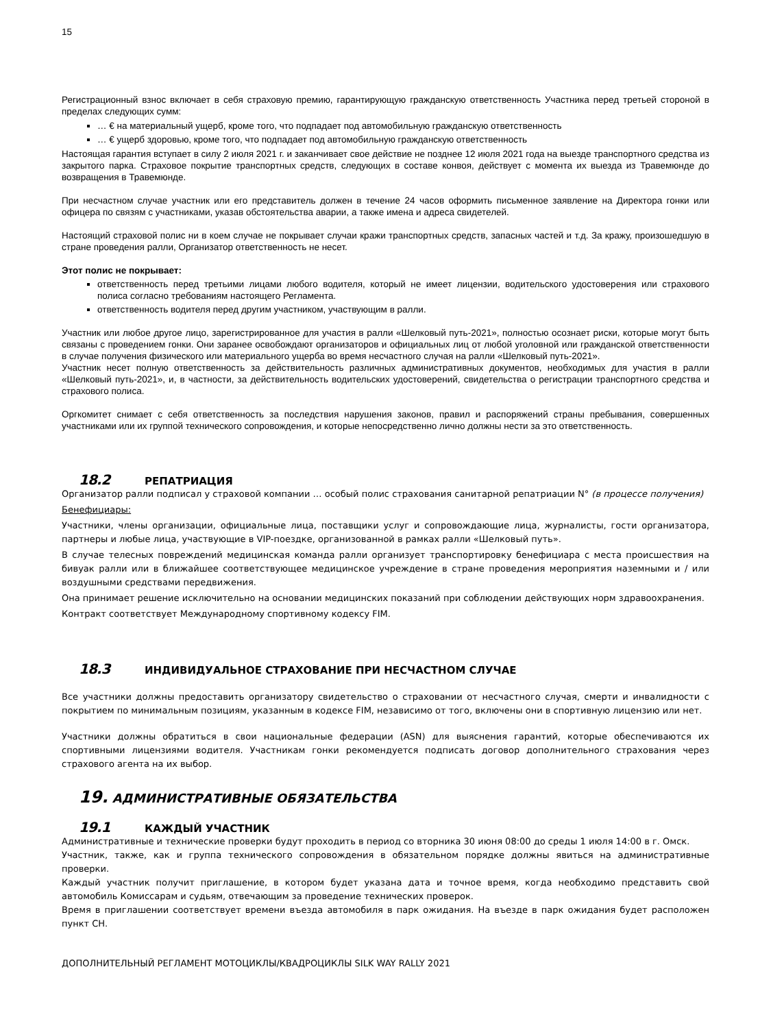15
Регистрационный взнос включает в себя страховую премию, гарантирующую гражданскую ответственность Участника перед третьей стороной в пределах следующих сумм:
… € на материальный ущерб, кроме того, что подпадает под автомобильную гражданскую ответственность
… € ущерб здоровью, кроме того, что подпадает под автомобильную гражданскую ответственность
Настоящая гарантия вступает в силу 2 июля 2021 г. и заканчивает свое действие не позднее 12 июля 2021 года на выезде транспортного средства из закрытого парка. Страховое покрытие транспортных средств, следующих в составе конвоя, действует с момента их выезда из Травемюнде до возвращения в Травемюнде.
При несчастном случае участник или его представитель должен в течение 24 часов оформить письменное заявление на Директора гонки или офицера по связям с участниками, указав обстоятельства аварии, а также имена и адреса свидетелей.
Настоящий страховой полис ни в коем случае не покрывает случаи кражи транспортных средств, запасных частей и т.д. За кражу, произошедшую в стране проведения ралли, Организатор ответственность не несет.
Этот полис не покрывает:
ответственность перед третьими лицами любого водителя, который не имеет лицензии, водительского удостоверения или страхового полиса согласно требованиям настоящего Регламента.
ответственность водителя перед другим участником, участвующим в ралли.
Участник или любое другое лицо, зарегистрированное для участия в ралли «Шелковый путь-2021», полностью осознает риски, которые могут быть связаны с проведением гонки. Они заранее освобождают организаторов и официальных лиц от любой уголовной или гражданской ответственности в случае получения физического или материального ущерба во время несчастного случая на ралли «Шелковый путь-2021».
Участник несет полную ответственность за действительность различных административных документов, необходимых для участия в ралли «Шелковый путь-2021», и, в частности, за действительность водительских удостоверений, свидетельства о регистрации транспортного средства и страхового полиса.
Оргкомитет снимает с себя ответственность за последствия нарушения законов, правил и распоряжений страны пребывания, совершенных участниками или их группой технического сопровождения, и которые непосредственно лично должны нести за это ответственность.
18.2 РЕПАТРИАЦИЯ
Организатор ралли подписал у страховой компании … особый полис страхования санитарной репатриации N° (в процессе получения)
Бенефициары:
Участники, члены организации, официальные лица, поставщики услуг и сопровождающие лица, журналисты, гости организатора, партнеры и любые лица, участвующие в VIP-поездке, организованной в рамках ралли «Шелковый путь».
В случае телесных повреждений медицинская команда ралли организует транспортировку бенефициара с места происшествия на бивуак ралли или в ближайшее соответствующее медицинское учреждение в стране проведения мероприятия наземными и / или воздушными средствами передвижения.
Она принимает решение исключительно на основании медицинских показаний при соблюдении действующих норм здравоохранения.
Контракт соответствует Международному спортивному кодексу FIM.
18.3 ИНДИВИДУАЛЬНОЕ СТРАХОВАНИЕ ПРИ НЕСЧАСТНОМ СЛУЧАЕ
Все участники должны предоставить организатору свидетельство о страховании от несчастного случая, смерти и инвалидности с покрытием по минимальным позициям, указанным в кодексе FIM, независимо от того, включены они в спортивную лицензию или нет.
Участники должны обратиться в свои национальные федерации (ASN) для выяснения гарантий, которые обеспечиваются их спортивными лицензиями водителя. Участникам гонки рекомендуется подписать договор дополнительного страхования через страхового агента на их выбор.
19. АДМИНИСТРАТИВНЫЕ ОБЯЗАТЕЛЬСТВА
19.1 КАЖДЫЙ УЧАСТНИК
Административные и технические проверки будут проходить в период со вторника 30 июня 08:00 до среды 1 июля 14:00 в г. Омск.
Участник, также, как и группа технического сопровождения в обязательном порядке должны явиться на административные проверки.
Каждый участник получит приглашение, в котором будет указана дата и точное время, когда необходимо представить свой автомобиль Комиссарам и судьям, отвечающим за проведение технических проверок.
Время в приглашении соответствует времени въезда автомобиля в парк ожидания. На въезде в парк ожидания будет расположен пункт СН.
ДОПОЛНИТЕЛЬНЫЙ РЕГЛАМЕНТ МОТОЦИКЛЫ/КВАДРОЦИКЛЫ SILK WAY RALLY 2021